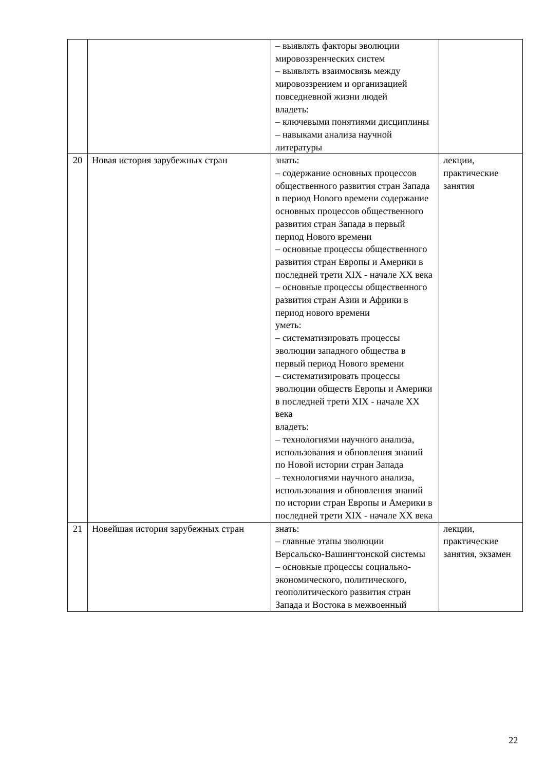| | | – выявлять факторы эволюции мировоззренческих систем – выявлять взаимосвязь между мировоззрением и организацией повседневной жизни людей владеть: – ключевыми понятиями дисциплины – навыками анализа научной литературы | |
| 20 | Новая история зарубежных стран | знать: – содержание основных процессов общественного развития стран Запада в период Нового времени содержание основных процессов общественного развития стран Запада в первый период Нового времени – основные процессы общественного развития стран Европы и Америки в последней трети XIX - начале XX века – основные процессы общественного развития стран Азии и Африки в период нового времени уметь: – систематизировать процессы эволюции западного общества в первый период Нового времени – систематизировать процессы эволюции обществ Европы и Америки в последней трети XIX - начале XX века владеть: – технологиями научного анализа, использования и обновления знаний по Новой истории стран Запада – технологиями научного анализа, использования и обновления знаний по истории стран Европы и Америки в последней трети XIX - начале XX века | лекции, практические занятия |
| 21 | Новейшая история зарубежных стран | знать: – главные этапы эволюции Версальско-Вашингтонской системы – основные процессы социально-экономического, политического, геополитического развития стран Запада и Востока в межвоенный | лекции, практические занятия, экзамен |
22